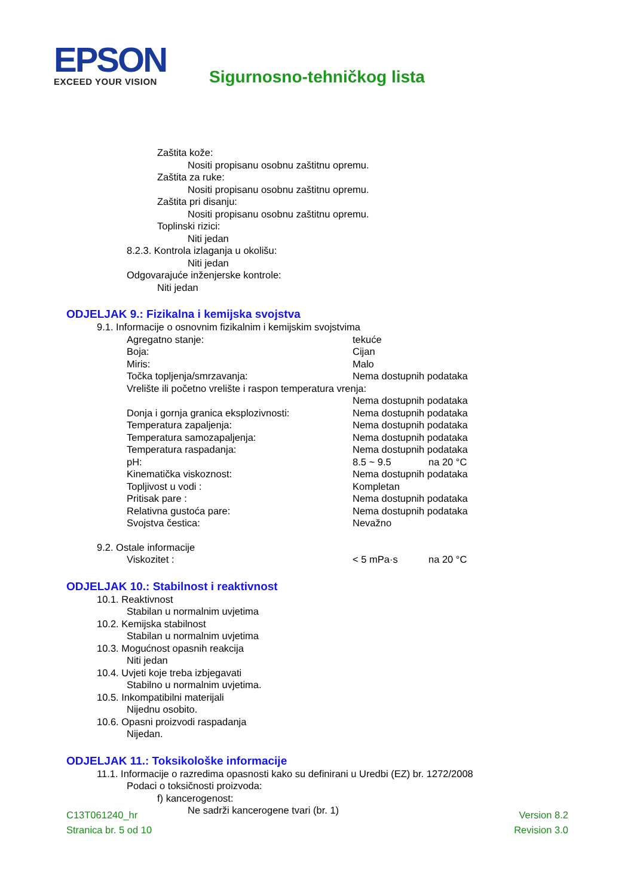EPSON
EXCEED YOUR VISION
Sigurnosno-tehničkog lista
Zaštita kože:
Nositi propisanu osobnu zaštitnu opremu.
Zaštita za ruke:
Nositi propisanu osobnu zaštitnu opremu.
Zaštita pri disanju:
Nositi propisanu osobnu zaštitnu opremu.
Toplinski rizici:
Niti jedan
8.2.3. Kontrola izlaganja u okolišu:
Niti jedan
Odgovarajuće inženjerske kontrole:
Niti jedan
ODJELJAK 9.: Fizikalna i kemijska svojstva
9.1. Informacije o osnovnim fizikalnim i kemijskim svojstvima
| Agregatno stanje: | tekuće | |
| Boja: | Cijan | |
| Miris: | Malo | |
| Točka topljenja/smrzavanja: | Nema dostupnih podataka | |
| Vrelište ili početno vrelište i raspon temperatura vrenja: | | |
| | Nema dostupnih podataka | |
| Donja i gornja granica eksplozivnosti: | Nema dostupnih podataka | |
| Temperatura zapaljenja: | Nema dostupnih podataka | |
| Temperatura samozapaljenja: | Nema dostupnih podataka | |
| Temperatura raspadanja: | Nema dostupnih podataka | |
| pH: | 8.5 ~ 9.5 | na 20 °C |
| Kinematička viskoznost: | Nema dostupnih podataka | |
| Topljivost u vodi : | Kompletan | |
| Pritisak pare : | Nema dostupnih podataka | |
| Relativna gustoća pare: | Nema dostupnih podataka | |
| Svojstva čestica: | Nevažno | |
9.2. Ostale informacije
| Viskozitet : | < 5 mPa·s | na 20 °C |
ODJELJAK 10.: Stabilnost i reaktivnost
10.1. Reaktivnost
Stabilan u normalnim uvjetima
10.2. Kemijska stabilnost
Stabilan u normalnim uvjetima
10.3. Mogućnost opasnih reakcija
Niti jedan
10.4. Uvjeti koje treba izbjegavati
Stabilno u normalnim uvjetima.
10.5. Inkompatibilni materijali
Nijednu osobito.
10.6. Opasni proizvodi raspadanja
Nijedan.
ODJELJAK 11.: Toksikološke informacije
11.1. Informacije o razredima opasnosti kako su definirani u Uredbi (EZ) br. 1272/2008
Podaci o toksičnosti proizvoda:
f) kancerogenost:
Ne sadrži kancerogene tvari (br. 1)
C13T061240_hr
Stranica br. 5 od 10
Version 8.2
Revision 3.0